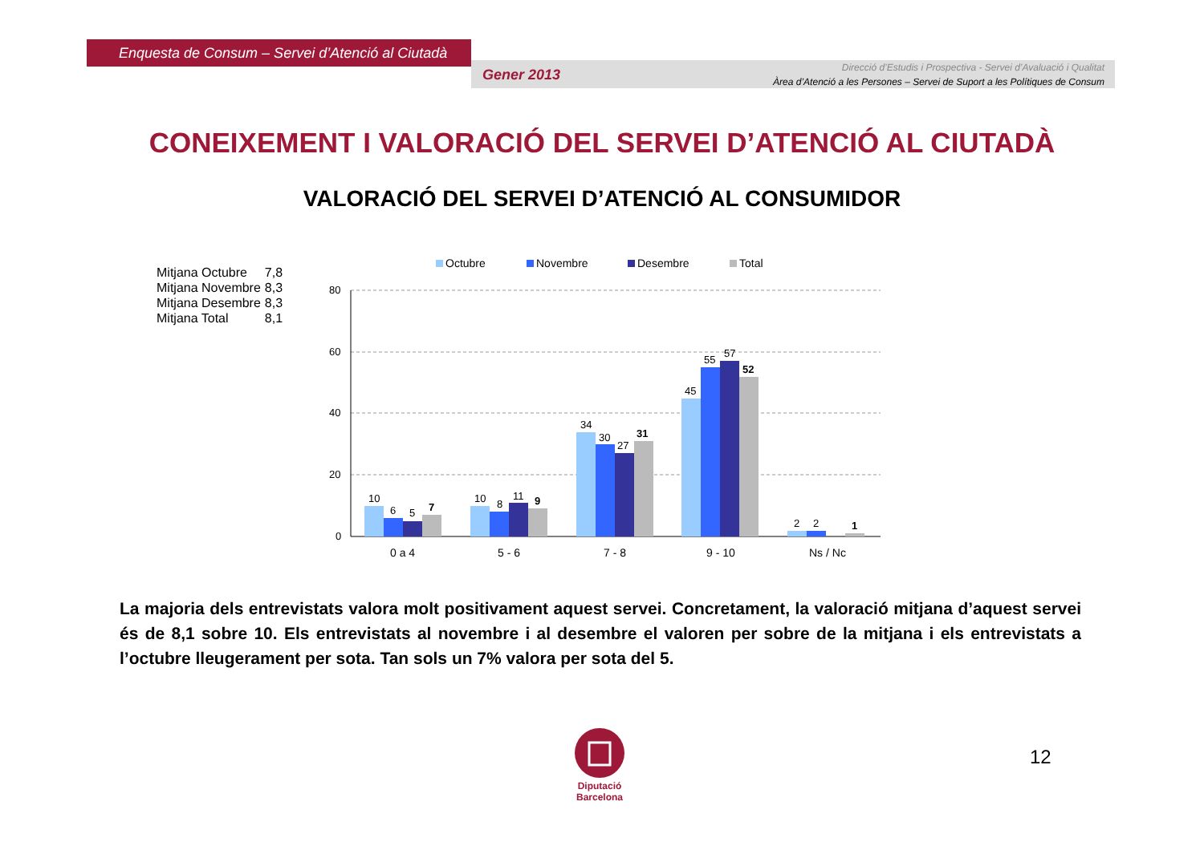Enquesta de Consum – Servei d’Atenció al Ciutadà
Gener 2013
Direcció d’Estudis i Prospectiva - Servei d’Avaluació i Qualitat
Àrea d’Atenció a les Persones – Servei de Suport a les Polítiques de Consum
CONEIXEMENT I VALORACIÓ DEL SERVEI D’ATENCIÓ AL CIUTADÀ
VALORACIÓ DEL SERVEI D’ATENCIÓ AL CONSUMIDOR
| Mitjana Octubre | 7,8 |
| Mitjana Novembre | 8,3 |
| Mitjana Desembre | 8,3 |
| Mitjana Total | 8,1 |
Octubre
Novembre
Desembre
Total
80
60
40
20
0
10
6
5
10
8
11
34
30
27
45
55
57
2
2
7
9
31
52
1
0 a 4
5 - 6
7 - 8
9 - 10
Ns / Nc
La majoria dels entrevistats valora molt positivament aquest servei. Concretament, la valoració mitjana d’aquest servei és de 8,1 sobre 10. Els entrevistats al novembre i al desembre el valoren per sobre de la mitjana i els entrevistats a l’octubre lleugerament per sota. Tan sols un 7% valora per sota del 5.
Diputació
Barcelona
12